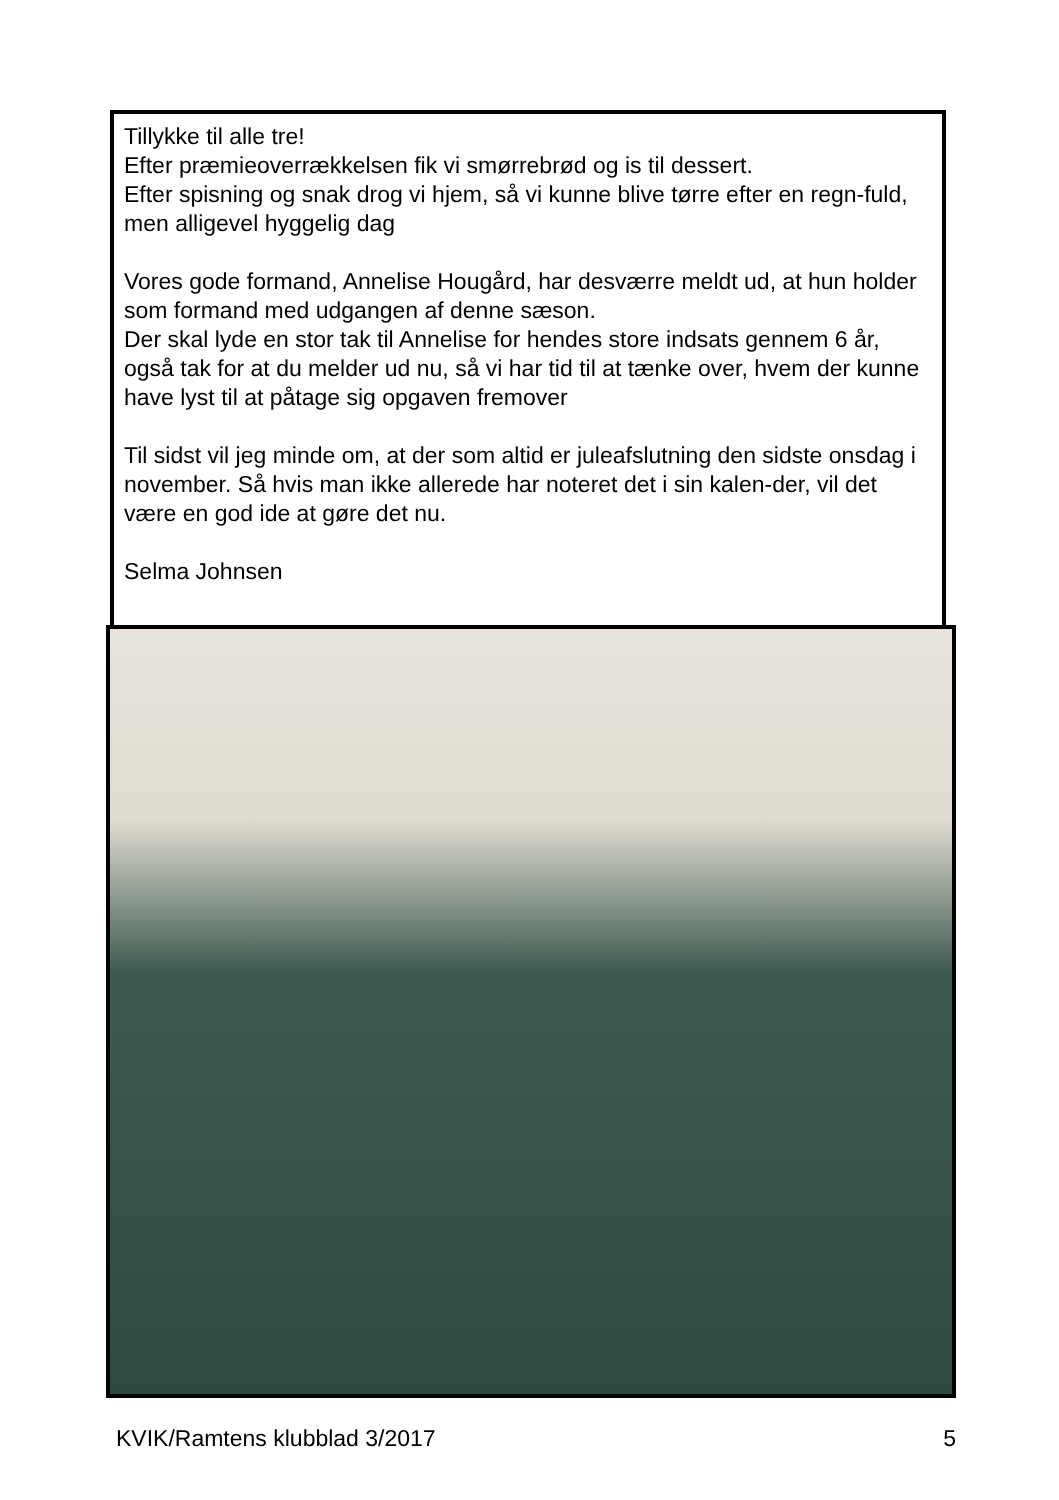Tillykke til alle tre!
Efter præmieoverrækkelsen fik vi smørrebrød og is til dessert.
Efter spisning og snak drog vi hjem, så vi kunne blive tørre efter en regn-fuld, men alligevel hyggelig dag
Vores gode formand, Annelise Hougård, har desværre meldt ud, at hun holder som formand med udgangen af denne sæson.
Der skal lyde en stor tak til Annelise for hendes store indsats gennem 6 år, også tak for at du melder ud nu, så vi har tid til at tænke over, hvem der kunne have lyst til at påtage sig opgaven fremover
Til sidst vil jeg minde om, at der som altid er juleafslutning den sidste onsdag i november. Så hvis man ikke allerede har noteret det i sin kalen-der, vil det være en god ide at gøre det nu.
Selma Johnsen
KVIK/Ramtens klubblad 3/2017 5